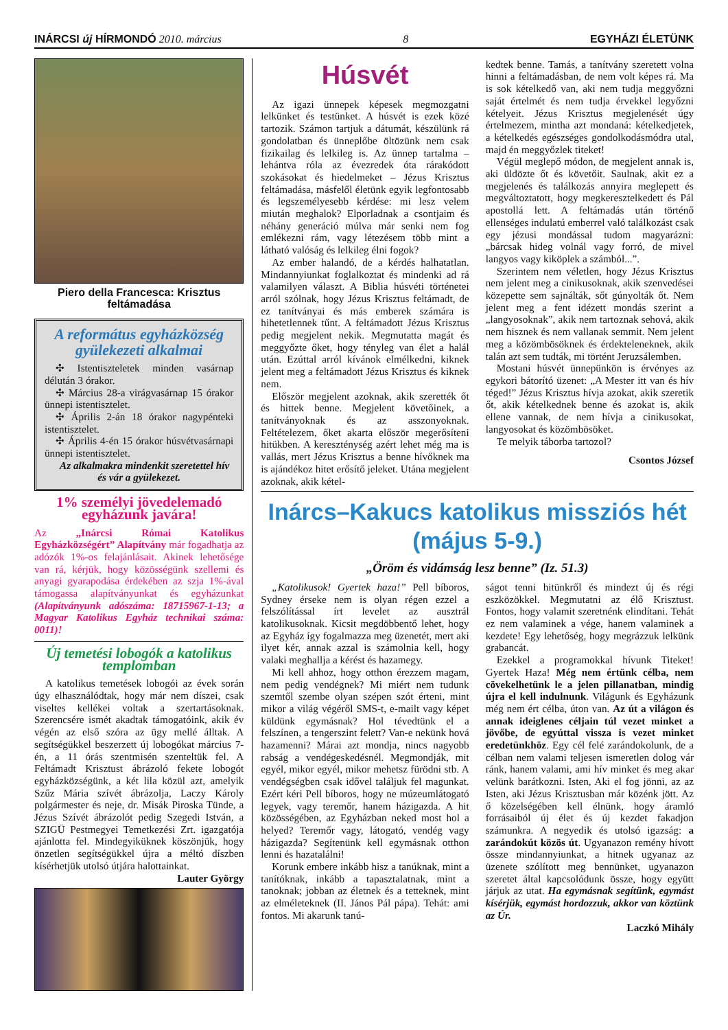INÁRCSI új HÍRMONDÓ 2010. március 8 EGYHÁZI ÉLETÜNK
Piero della Francesca: Krisztus feltámadása
A református egyházközség gyülekezeti alkalmai
✣ Istentiszteletek minden vasárnap délután 3 órakor.
✣ Március 28-a virágvasárnap 15 órakor ünnepi istentisztelet.
✣ Április 2-án 18 órakor nagypénteki istentisztelet.
✣ Április 4-én 15 órakor húsvétvasárnapi ünnepi istentisztelet.
Az alkalmakra mindenkit szeretettel hív és vár a gyülekezet.
1% személyi jövedelemadó egyházunk javára!
Az „Inárcsi Római Katolikus Egyházközségért” Alapítvány már fogadhatja az adózók 1%-os felajánlásait. Akinek lehetősége van rá, kérjük, hogy közösségünk szellemi és anyagi gyarapodása érdekében az szja 1%-ával támogassa alapítványunkat és egyházunkat (Alapítványunk adószáma: 18715967-1-13; a Magyar Katolikus Egyház technikai száma: 0011)!
Új temetési lobogók a katolikus templomban
A katolikus temetések lobogói az évek során úgy elhasználódtak, hogy már nem díszei, csak viseltes kellékei voltak a szertartásoknak. Szerencsére ismét akadtak támogatóink, akik év végén az első szóra az ügy mellé álltak. A segítségükkel beszerzett új lobogókat március 7-én, a 11 órás szentmisén szenteltük fel. A Feltámadt Krisztust ábrázoló fekete lobogót egyházközségünk, a két lila közül azt, amelyik Szűz Mária szívét ábrázolja, Laczy Károly polgármester és neje, dr. Misák Piroska Tünde, a Jézus Szívét ábrázolót pedig Szegedi István, a SZIGÜ Pestmegyei Temetkezési Zrt. igazgatója ajánlotta fel. Mindegyiküknek köszönjük, hogy önzetlen segítségükkel újra a méltó díszben kísérhetjük utolsó útjára halottainkat.
Lauter György
Húsvét
Az igazi ünnepek képesek megmozgatni lelkünket és testünket. A húsvét is ezek közé tartozik. Számon tartjuk a dátumát, készülünk rá gondolatban és ünneplőbe öltözünk nem csak fizikailag és lelkileg is. Az ünnep tartalma – lehántva róla az évezredek óta rárakódott szokásokat és hiedelmeket – Jézus Krisztus feltámadása, másfelől életünk egyik legfontosabb és legszemélyesebb kérdése: mi lesz velem miután meghalok? Elporladnak a csontjaim és néhány generáció múlva már senki nem fog emlékezni rám, vagy létezésem több mint a látható valóság és lelkileg élni fogok?
Az ember halandó, de a kérdés halhatatlan. Mindannyiunkat foglalkoztat és mindenki ad rá valamilyen választ. A Biblia húsvéti történetei arról szólnak, hogy Jézus Krisztus feltámadt, de ez tanítványai és más emberek számára is hihetetlennek tűnt. A feltámadott Jézus Krisztus pedig megjelent nekik. Megmutatta magát és meggyőzte őket, hogy tényleg van élet a halál után. Ezúttal arról kívánok elmélkedni, kiknek jelent meg a feltámadott Jézus Krisztus és kiknek nem.
Először megjelent azoknak, akik szerették őt és hittek benne. Megjelent követőinek, a tanítványoknak és az asszonyoknak. Feltételezem, őket akarta először megerősíteni hitükben. A kereszténység azért lehet még ma is vallás, mert Jézus Krisztus a benne hívőknek ma is ajándékoz hitet erősítő jeleket. Utána megjelent azoknak, akik kétel-
kedtek benne. Tamás, a tanítvány szeretett volna hinni a feltámadásban, de nem volt képes rá. Ma is sok kételkedő van, aki nem tudja meggyőzni saját értelmét és nem tudja érvekkel legyőzni kételyeit. Jézus Krisztus megjelenését úgy értelmezem, mintha azt mondaná: kételkedjetek, a kételkedés egészséges gondolkodásmódra utal, majd én meggyőzlek titeket!
Végül meglepő módon, de megjelent annak is, aki üldözte őt és követőit. Saulnak, akit ez a megjelenés és találkozás annyira meglepett és megváltoztatott, hogy megkeresztelkedett és Pál apostollá lett. A feltámadás után történő ellenséges indulatú emberrel való találkozást csak egy jézusi mondással tudom magyarázni: „bárcsak hideg volnál vagy forró, de mivel langyos vagy kiköplek a számból...”.
Szerintem nem véletlen, hogy Jézus Krisztus nem jelent meg a cinikusoknak, akik szenvedései közepette sem sajnálták, sőt gúnyolták őt. Nem jelent meg a fent idézett mondás szerint a „langyosoknak”, akik nem tartoznak sehová, akik nem hisznek és nem vallanak semmit. Nem jelent meg a közömbösöknek és érdekteleneknek, akik talán azt sem tudták, mi történt Jeruzsálemben.
Mostani húsvét ünnepünkön is érvényes az egykori bátorító üzenet: „A Mester itt van és hív téged!” Jézus Krisztus hívja azokat, akik szeretik őt, akik kételkednek benne és azokat is, akik ellene vannak, de nem hívja a cinikusokat, langyosokat és közömbösöket.
Te melyik táborba tartozol?
Csontos József
Inárcs–Kakucs katolikus missziós hét (május 5-9.)
„Öröm és vidámság lesz benne” (Iz. 51.3)
„Katolikusok! Gyertek haza!” Pell bíboros, Sydney érseke nem is olyan régen ezzel a felszólítással írt levelet az ausztrál katolikusoknak. Kicsit megdöbbentő lehet, hogy az Egyház így fogalmazza meg üzenetét, mert aki ilyet kér, annak azzal is számolnia kell, hogy valaki meghallja a kérést és hazamegy.
Mi kell ahhoz, hogy otthon érezzem magam, nem pedig vendégnek? Mi miért nem tudunk szemtől szembe olyan szépen szót érteni, mint mikor a világ végéről SMS-t, e-mailt vagy képet küldünk egymásnak? Hol tévedtünk el a felszínen, a tengerszint felett? Van-e nekünk hová hazamenni? Márai azt mondja, nincs nagyobb rabság a vendégeskedésnél. Megmondják, mit egyél, mikor egyél, mikor mehetsz fürödni stb. A vendégségben csak idővel találjuk fel magunkat. Ezért kéri Pell bíboros, hogy ne múzeumlátogató legyek, vagy teremőr, hanem házigazda. A hit közösségében, az Egyházban neked most hol a helyed? Teremőr vagy, látogató, vendég vagy házigazda? Segítenünk kell egymásnak otthon lenni és hazatalálni!
Korunk embere inkább hisz a tanúknak, mint a tanítóknak, inkább a tapasztalatnak, mint a tanoknak; jobban az életnek és a tetteknek, mint az elméleteknek (II. János Pál pápa). Tehát: ami fontos. Mi akarunk tanú-
ságot tenni hitünkről és mindezt új és régi eszközökkel. Megmutatni az élő Krisztust. Fontos, hogy valamit szeretnénk elindítani. Tehát ez nem valaminek a vége, hanem valaminek a kezdete! Egy lehetőség, hogy megrázzuk lelkünk grabancát.
Ezekkel a programokkal hívunk Titeket! Gyertek Haza! Még nem értünk célba, nem cövekelhetünk le a jelen pillanatban, mindig újra el kell indulnunk. Világunk és Egyházunk még nem ért célba, úton van. Az út a világon és annak ideiglenes céljain túl vezet minket a jövőbe, de egyúttal vissza is vezet minket eredetünkhöz. Egy cél felé zarándokolunk, de a célban nem valami teljesen ismeretlen dolog vár ránk, hanem valami, ami hív minket és meg akar velünk barátkozni. Isten, Aki el fog jönni, az az Isten, aki Jézus Krisztusban már közénk jött. Az ő közelségében kell élnünk, hogy áramló forrásaiból új élet és új kezdet fakadjon számunkra. A negyedik és utolsó igazság: a zarándokút közös út. Ugyanazon remény hívott össze mindannyiunkat, a hitnek ugyanaz az üzenete szólított meg bennünket, ugyanazon szeretet által kapcsolódunk össze, hogy együtt járjuk az utat. Ha egymásnak segítünk, egymást kísérjük, egymást hordozzuk, akkor van köztünk az Úr.
Laczkó Mihály